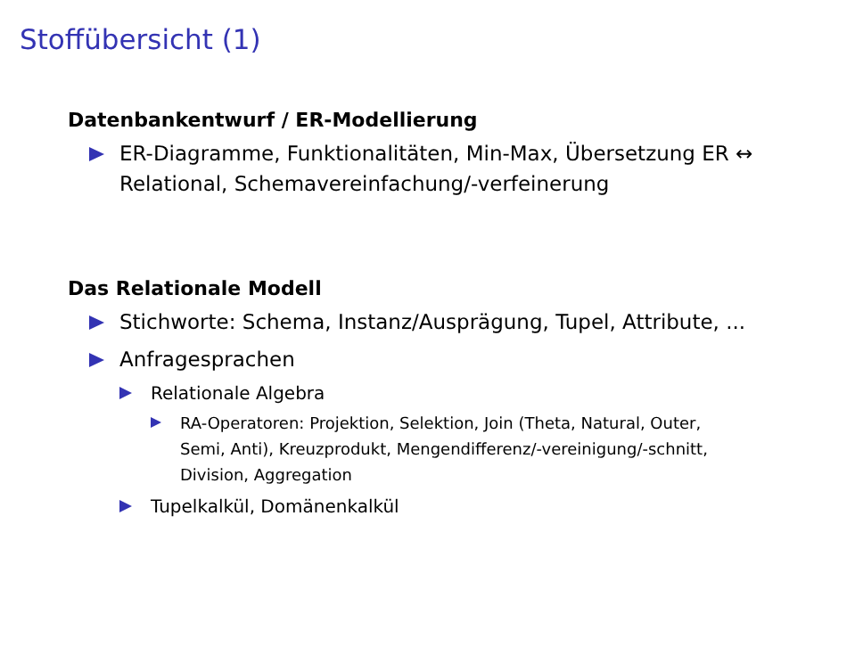Stoffübersicht (1)
Datenbankentwurf / ER-Modellierung
ER-Diagramme, Funktionalitäten, Min-Max, Übersetzung ER ↔ Relational, Schemavereinfachung/-verfeinerung
Das Relationale Modell
Stichworte: Schema, Instanz/Ausprägung, Tupel, Attribute, ...
Anfragesprachen
Relationale Algebra
RA-Operatoren: Projektion, Selektion, Join (Theta, Natural, Outer, Semi, Anti), Kreuzprodukt, Mengendifferenz/-vereinigung/-schnitt, Division, Aggregation
Tupelkalkül, Domänenkalkül